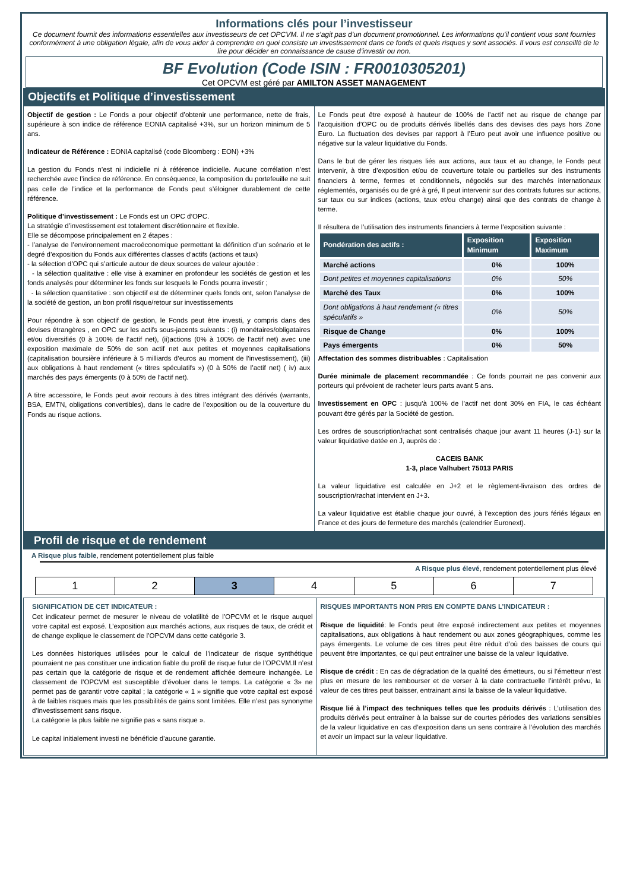Informations clés pour l’investisseur
Ce document fournit des informations essentielles aux investisseurs de cet OPCVM. Il ne s’agit pas d’un document promotionnel. Les informations qu’il contient vous sont fournies conformément à une obligation légale, afin de vous aider à comprendre en quoi consiste un investissement dans ce fonds et quels risques y sont associés. Il vous est conseillé de le lire pour décider en connaissance de cause d’investir ou non.
BF Evolution (Code ISIN : FR0010305201)
Cet OPCVM est géré par AMILTON ASSET MANAGEMENT
Objectifs et Politique d’investissement
Objectif de gestion : Le Fonds a pour objectif d’obtenir une performance, nette de frais, supérieure à son indice de référence EONIA capitalisé +3%, sur un horizon minimum de 5 ans.
Indicateur de Référence : EONIA capitalisé (code Bloomberg : EON) +3%
La gestion du Fonds n’est ni indicielle ni à référence indicielle. Aucune corrélation n’est recherchée avec l’indice de référence. En conséquence, la composition du portefeuille ne suit pas celle de l’indice et la performance de Fonds peut s’éloigner durablement de cette référence.
Politique d’investissement : Le Fonds est un OPC d’OPC.
La stratégie d’investissement est totalement discrétionnaire et flexible.
Elle se décompose principalement en 2 étapes :
- l’analyse de l’environnement macroéconomique permettant la définition d’un scénario et le degré d’exposition du Fonds aux différentes classes d’actifs (actions et taux)
- la sélection d’OPC qui s’articule autour de deux sources de valeur ajoutée :
- la sélection qualitative : elle vise à examiner en profondeur les sociétés de gestion et les fonds analysés pour déterminer les fonds sur lesquels le Fonds pourra investir ;
- la sélection quantitative : son objectif est de déterminer quels fonds ont, selon l’analyse de la société de gestion, un bon profil risque/retour sur investissements
Pour répondre à son objectif de gestion, le Fonds peut être investi, y compris dans des devises étrangères , en OPC sur les actifs sous-jacents suivants : (i) monétaires/obligataires et/ou diversifiés (0 à 100% de l’actif net), (ii)actions (0% à 100% de l’actif net) avec une exposition maximale de 50% de son actif net aux petites et moyennes capitalisations (capitalisation boursière inférieure à 5 milliards d’euros au moment de l’investissement), (iii) aux obligations à haut rendement (« titres spéculatifs ») (0 à 50% de l’actif net) ( iv) aux marchés des pays émergents (0 à 50% de l’actif net).
A titre accessoire, le Fonds peut avoir recours à des titres intégrant des dérivés (warrants, BSA, EMTN, obligations convertibles), dans le cadre de l’exposition ou de la couverture du Fonds au risque actions.
Le Fonds peut être exposé à hauteur de 100% de l’actif net au risque de change par l’acquisition d’OPC ou de produits dérivés libellés dans des devises des pays hors Zone Euro. La fluctuation des devises par rapport à l’Euro peut avoir une influence positive ou négative sur la valeur liquidative du Fonds.
Dans le but de gérer les risques liés aux actions, aux taux et au change, le Fonds peut intervenir, à titre d’exposition et/ou de couverture totale ou partielles sur des instruments financiers à terme, fermes et conditionnels, négociés sur des marchés internationaux réglementés, organisés ou de gré à gré, Il peut intervenir sur des contrats futures sur actions, sur taux ou sur indices (actions, taux et/ou change) ainsi que des contrats de change à terme.
Il résultera de l’utilisation des instruments financiers à terme l’exposition suivante :
| Pondération des actifs : | Exposition Minimum | Exposition Maximum |
| --- | --- | --- |
| Marché actions | 0% | 100% |
| Dont petites et moyennes capitalisations | 0% | 50% |
| Marché des Taux | 0% | 100% |
| Dont obligations à haut rendement (« titres spéculatifs » | 0% | 50% |
| Risque de Change | 0% | 100% |
| Pays émergents | 0% | 50% |
Affectation des sommes distribuables : Capitalisation
Durée minimale de placement recommandée : Ce fonds pourrait ne pas convenir aux porteurs qui prévoient de racheter leurs parts avant 5 ans.
Investissement en OPC : jusqu’à 100% de l’actif net dont 30% en FIA, le cas échéant pouvant être gérés par la Société de gestion.
Les ordres de souscription/rachat sont centralisés chaque jour avant 11 heures (J-1) sur la valeur liquidative datée en J, auprès de :
CACEIS BANK
1-3, place Valhubert 75013 PARIS
La valeur liquidative est calculée en J+2 et le règlement-livraison des ordres de souscription/rachat intervient en J+3.
La valeur liquidative est établie chaque jour ouvré, à l’exception des jours fériés légaux en France et des jours de fermeture des marchés (calendrier Euronext).
Profil de risque et de rendement
A Risque plus faible, rendement potentiellement plus faible
A Risque plus élevé, rendement potentiellement plus élevé
| 1 | 2 | 3 | 4 | 5 | 6 | 7 |
SIGNIFICATION DE CET INDICATEUR :
Cet indicateur permet de mesurer le niveau de volatilité de l’OPCVM et le risque auquel votre capital est exposé. L’exposition aux marchés actions, aux risques de taux, de crédit et de change explique le classement de l’OPCVM dans cette catégorie 3.
Les données historiques utilisées pour le calcul de l’indicateur de risque synthétique pourraient ne pas constituer une indication fiable du profil de risque futur de l’OPCVM.Il n’est pas certain que la catégorie de risque et de rendement affichée demeure inchangée. Le classement de l’OPCVM est susceptible d’évoluer dans le temps. La catégorie « 3» ne permet pas de garantir votre capital ; la catégorie « 1 » signifie que votre capital est exposé à de faibles risques mais que les possibilités de gains sont limitées. Elle n’est pas synonyme d’investissement sans risque.
La catégorie la plus faible ne signifie pas « sans risque ».
Le capital initialement investi ne bénéficie d'aucune garantie.
RISQUES IMPORTANTS NON PRIS EN COMPTE DANS L’INDICATEUR :
Risque de liquidité: le Fonds peut être exposé indirectement aux petites et moyennes capitalisations, aux obligations à haut rendement ou aux zones géographiques, comme les pays émergents. Le volume de ces titres peut être réduit d’où des baisses de cours qui peuvent être importantes, ce qui peut entraîner une baisse de la valeur liquidative.
Risque de crédit : En cas de dégradation de la qualité des émetteurs, ou si l’émetteur n’est plus en mesure de les rembourser et de verser à la date contractuelle l’intérêt prévu, la valeur de ces titres peut baisser, entrainant ainsi la baisse de la valeur liquidative.
Risque lié à l’impact des techniques telles que les produits dérivés : L’utilisation des produits dérivés peut entraîner à la baisse sur de courtes périodes des variations sensibles de la valeur liquidative en cas d’exposition dans un sens contraire à l’évolution des marchés et avoir un impact sur la valeur liquidative.